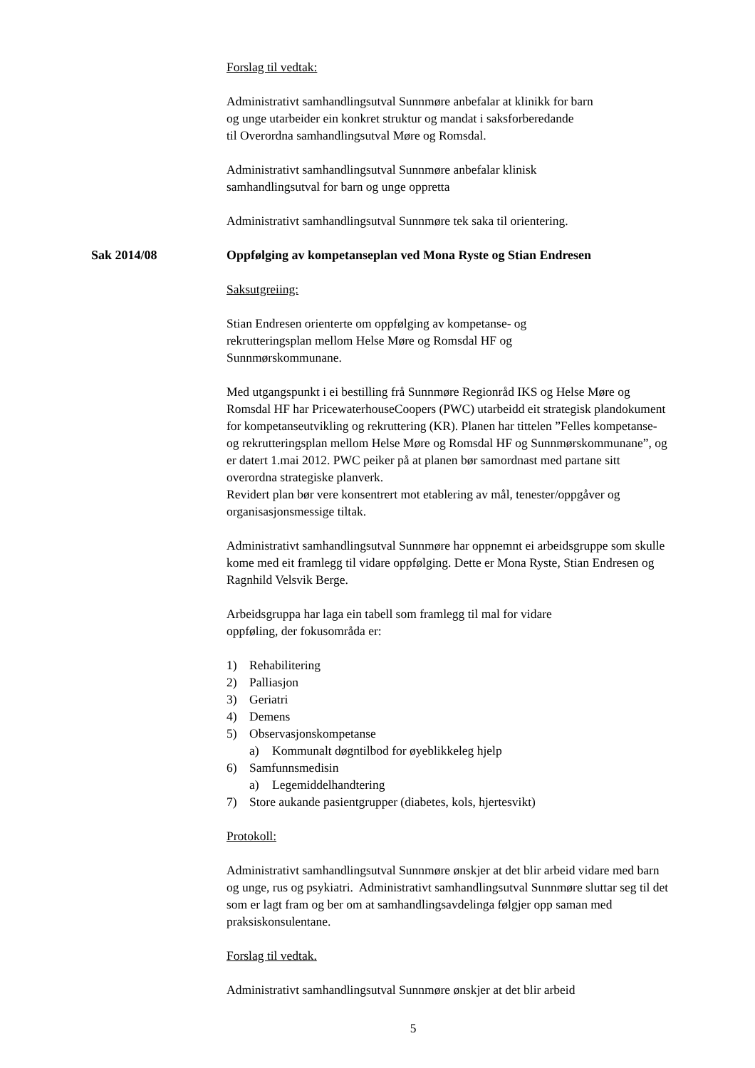Forslag til vedtak:
Administrativt samhandlingsutval Sunnmøre anbefalar at klinikk for barn
og unge utarbeider ein konkret struktur og mandat i saksforberedande
til Overordna samhandlingsutval Møre og Romsdal.
Administrativt samhandlingsutval Sunnmøre anbefalar klinisk
samhandlingsutval for barn og unge oppretta
Administrativt samhandlingsutval Sunnmøre tek saka til orientering.
Sak 2014/08 Oppfølging av kompetanseplan ved Mona Ryste og Stian Endresen
Saksutgreiing:
Stian Endresen orienterte om oppfølging av kompetanse- og
rekrutteringsplan mellom Helse Møre og Romsdal HF og
Sunnmørskommunane.
Med utgangspunkt i ei bestilling frå Sunnmøre Regionråd IKS og Helse Møre og Romsdal HF har PricewaterhouseCoopers (PWC) utarbeidd eit strategisk plandokument for kompetanseutvikling og rekruttering (KR). Planen har tittelen ”Felles kompetanse- og rekrutteringsplan mellom Helse Møre og Romsdal HF og Sunnmørskommunane”, og er datert 1.mai 2012. PWC peiker på at planen bør samordnast med partane sitt overordna strategiske planverk.
Revidert plan bør vere konsentrert mot etablering av mål, tenester/oppgåver og organisasjonsmessige tiltak.
Administrativt samhandlingsutval Sunnmøre har oppnemnt ei arbeidsgruppe som skulle kome med eit framlegg til vidare oppfølging. Dette er Mona Ryste, Stian Endresen og Ragnhild Velsvik Berge.
Arbeidsgruppa har laga ein tabell som framlegg til mal for vidare
oppføling, der fokusområda er:
1) Rehabilitering
2) Palliasjon
3) Geriatri
4) Demens
5) Observasjonskompetanse
a) Kommunalt døgntilbod for øyeblikkeleg hjelp
6) Samfunnsmedisin
a) Legemiddelhandtering
7) Store aukande pasientgrupper (diabetes, kols, hjertesvikt)
Protokoll:
Administrativt samhandlingsutval Sunnmøre ønskjer at det blir arbeid vidare med barn og unge, rus og psykiatri. Administrativt samhandlingsutval Sunnmøre sluttar seg til det som er lagt fram og ber om at samhandlingsavdelinga følgjer opp saman med praksiskonsulentane.
Forslag til vedtak.
Administrativt samhandlingsutval Sunnmøre ønskjer at det blir arbeid
5